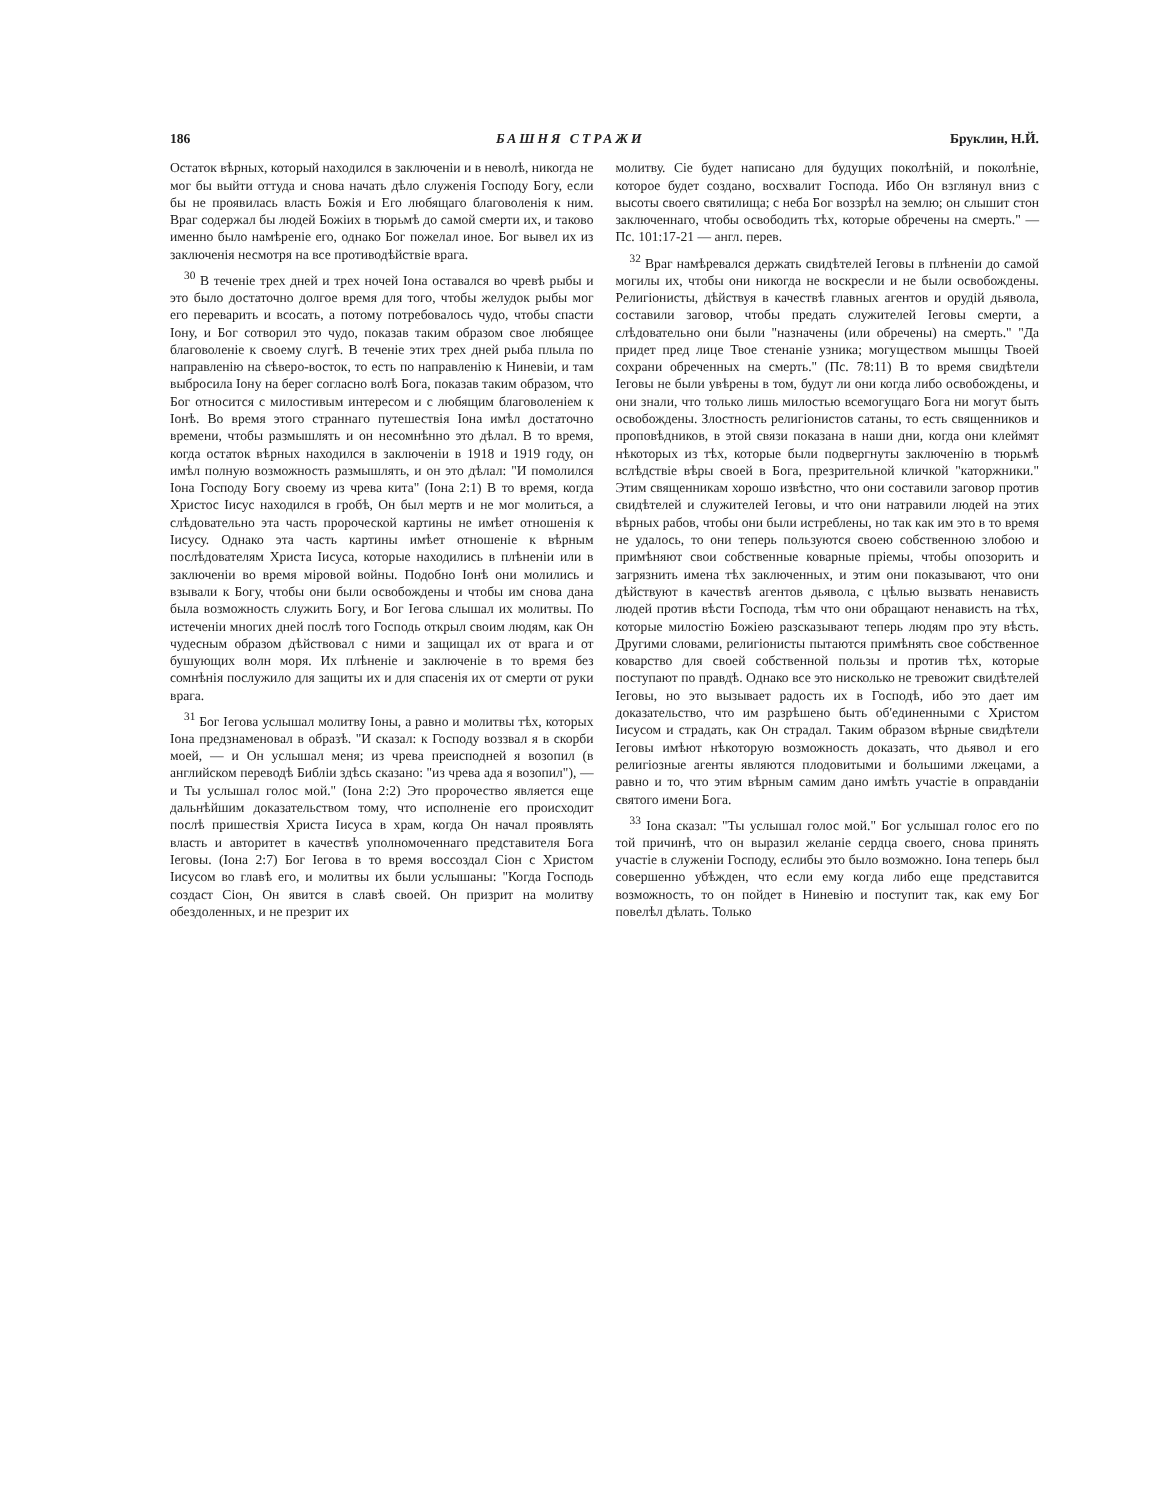186 БАШНЯ СТРАЖИ Бруклин, Н.Й.
Остаток вѣрных, который находился в заключенiи и в неволѣ, никогда не мог бы выйти оттуда и снова начать дѣло служенiя Господу Богу, если бы не проявилась власть Божiя и Его любящаго благоволенiя к ним. Враг содержал бы людей Божiих в тюрьмѣ до самой смерти их, и таково именно было намѣренiе его, однако Бог пожелал иное. Бог вывел их из заключенiя несмотря на все противодѣйствiе врага.
<sup>30</sup> В теченiе трех дней и трех ночей Iона оставался во чревѣ рыбы и это было достаточно долгое время для того, чтобы желудок рыбы мог его переварить и всосать, а потому потребовалось чудо, чтобы спасти Iону, и Бог сотворил это чудо, показав таким образом свое любящее благоволенiе к своему слугѣ. В теченiе этих трех дней рыба плыла по направленiю на сѣверо-восток, то есть по направленiю к Ниневiи, и там выбросила Iону на берег согласно волѣ Бога, показав таким образом, что Бог относится с милостивым интересом и с любящим благоволенiем к Iонѣ. Во время этого страннаго путешествiя Iона имѣл достаточно времени, чтобы размышлять и он несомнѣнно это дѣлал. В то время, когда остаток вѣрных находился в заключенiи в 1918 и 1919 году, он имѣл полную возможность размышлять, и он это дѣлал: "И помолился Iона Господу Богу своему из чрева кита" (Iона 2:1) В то время, когда Христос Iисус находился в гробѣ, Он был мертв и не мог молиться, а слѣдовательно эта часть пророческой картины не имѣет отношенiя к Iисусу. Однако эта часть картины имѣет отношенiе к вѣрным послѣдователям Христа Iисуса, которые находились в плѣненiи или в заключенiи во время мiровой войны. Подобно Iонѣ они молились и взывали к Богу, чтобы они были освобождены и чтобы им снова дана была возможность служить Богу, и Бог Iегова слышал их молитвы. По истеченiи многих дней послѣ того Господь открыл своим людям, как Он чудесным образом дѣйствовал с ними и защищал их от врага и от бушующих волн моря. Их плѣненiе и заключенiе в то время без сомнѣнiя послужило для защиты их и для спасенiя их от смерти от руки врага.
<sup>31</sup> Бог Iегова услышал молитву Iоны, а равно и молитвы тѣх, которых Iона предзнаменовал в образѣ. "И сказал: к Господу воззвал я в скорби моей, — и Он услышал меня; из чрева преисподней я возопил (в английском переводѣ Библiи здѣсь сказано: "из чрева ада я возопил"), — и Ты услышал голос мой." (Iона 2:2) Это пророчество является еще дальнѣйшим доказательством тому, что исполненiе его происходит послѣ пришествiя Христа Iисуса в храм, когда Он начал проявлять власть и авторитет в качествѣ уполномоченнаго представителя Бога Iеговы. (Iона 2:7) Бог Iегова в то время воссоздал Сiон с Христом Iисусом во главѣ его, и молитвы их были услышаны: "Когда Господь создаст Сiон, Он явится в славѣ своей. Он призрит на молитву обездоленных, и не презрит их
молитву. Сiе будет написано для будущих поколѣнiй, и поколѣнiе, которое будет создано, восхвалит Господа. Ибо Он взглянул вниз с высоты своего святилища; с неба Бог воззрѣл на землю; он слышит стон заключеннаго, чтобы освободить тѣх, которые обречены на смерть." —Пс. 101:17-21 — англ. перев.
<sup>32</sup> Враг намѣревался держать свидѣтелей Iеговы в плѣненiи до самой могилы их, чтобы они никогда не воскресли и не были освобождены. Религiонисты, дѣйствуя в качествѣ главных агентов и орудiй дьявола, составили заговор, чтобы предать служителей Iеговы смерти, а слѣдовательно они были "назначены (или обречены) на смерть." "Да придет пред лице Твое стенанiе узника; могуществом мышцы Твоей сохрани обреченных на смерть." (Пс. 78:11) В то время свидѣтели Iеговы не были увѣрены в том, будут ли они когда либо освобождены, и они знали, что только лишь милостью всемогущаго Бога ни могут быть освобождены. Злостность религiонистов сатаны, то есть священников и проповѣдников, в этой связи показана в наши дни, когда они клеймят нѣкоторых из тѣх, которые были подвергнуты заключенiю в тюрьмѣ вслѣдствiе вѣры своей в Бога, презрительной кличкой "каторжники." Этим священникам хорошо извѣстно, что они составили заговор против свидѣтелей и служителей Iеговы, и что они натравили людей на этих вѣрных рабов, чтобы они были истреблены, но так как им это в то время не удалось, то они теперь пользуются своею собственною злобою и примѣняют свои собственные коварные прiемы, чтобы опозорить и загрязнить имена тѣх заключенных, и этим они показывают, что они дѣйствуют в качествѣ агентов дьявола, с цѣлью вызвать ненависть людей против вѣсти Господа, тѣм что они обращают ненависть на тѣх, которые милостiю Божiею разсказывают теперь людям про эту вѣсть. Другими словами, религiонисты пытаются примѣнять свое собственное коварство для своей собственной пользы и против тѣх, которые поступают по правдѣ. Однако все это нисколько не тревожит свидѣтелей Iеговы, но это вызывает радость их в Господѣ, ибо это дает им доказательство, что им разрѣшено быть об'единенными с Христом Iисусом и страдать, как Он страдал. Таким образом вѣрные свидѣтели Iеговы имѣют нѣкоторую возможность доказать, что дьявол и его религiозные агенты являются плодовитыми и большими лжецами, а равно и то, что этим вѣрным самим дано имѣть участiе в оправданiи святого имени Бога.
<sup>33</sup> Iона сказал: "Ты услышал голос мой." Бог услышал голос его по той причинѣ, что он выразил желанiе сердца своего, снова принять участiе в служенiи Господу, еслибы это было возможно. Iона теперь был совершенно убѣжден, что если ему когда либо еще представится возможность, то он пойдет в Ниневiю и поступит так, как ему Бог повелѣл дѣлать. Только